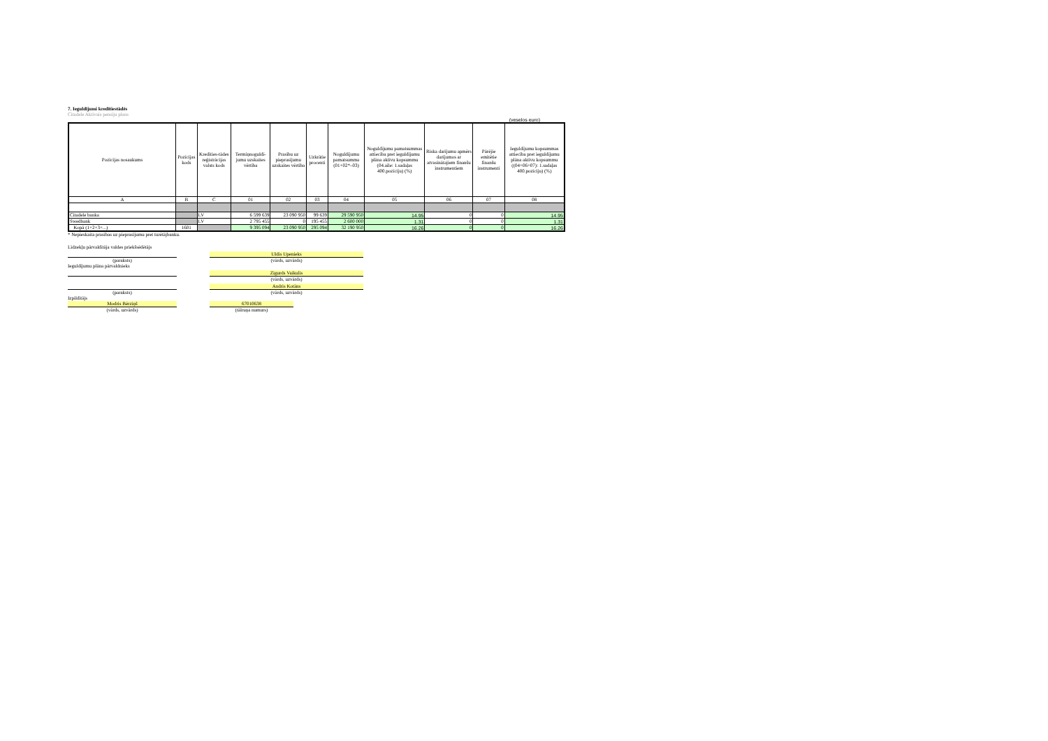7. Ieguldījumi kredītiestādēs
Citadele Aktivais pensiju plans
(veselos euro)
| Pozīcijas nosaukums | Pozīcijas kods | Kredīties-tādes reģistrācijas valsts kods | Termiņnoguldī-jumu uzskaites vērtība | Prasību uz pieprasījumu uzskaites vērtība | Uzkrātie procenti | Noguldījumu pamatsumma (01+02*–03) | Noguldījumu pamatsummas attiecība pret ieguldījumu plāna aktīvu kopsummu (04.aile: 1.sadaļas 400.pozīciju) (%) | Riska darījumu apmērs darījumos ar atvasinātajiem finanšu instrumentiem | Pārējie emitētie finanšu instrumenti | Ieguldījumu kopsummas attiecība pret ieguldījumu plāna aktīvu kopsummu ((04+06+07): 1.sadaļas 400.pozīciju) (%) |
| --- | --- | --- | --- | --- | --- | --- | --- | --- | --- | --- |
| A | B | C | 01 | 02 | 03 | 04 | 05 | 06 | 07 | 08 |
| Citadele banka | | LV | 6 599 639 | 23 090 950 | 99 639 | 29 590 950 | 14.95 | 0 | 0 | 14.95 |
| Swedbank | | LV | 2 795 455 | 0 | 195 455 | 2 600 000 | 1.31 | 0 | 0 | 1.31 |
| Kopā (1+2+3+...) | 1601 | | 9 395 094 | 23 090 950 | 295 094 | 32 190 950 | 16.26 | 0 | 0 | 16.26 |
* Nepieskaita prasības uz pieprasījumu pret turētājbanku.
Līdzekļu pārvaldītāja valdes priekšsēdētājs
Uldis Upenieks
(paraksts)
(vārds, uzvārds)
Ieguldījumu plāna pārvaldnieks
Zigurds Vaikulis
(vārds, uzvārds)
Andris Kotāns
(paraksts)
(vārds, uzvārds)
Izpildītājs
Modris Bērziņš
67010638
(vārds, uzvārds)
(tālruņa numurs)